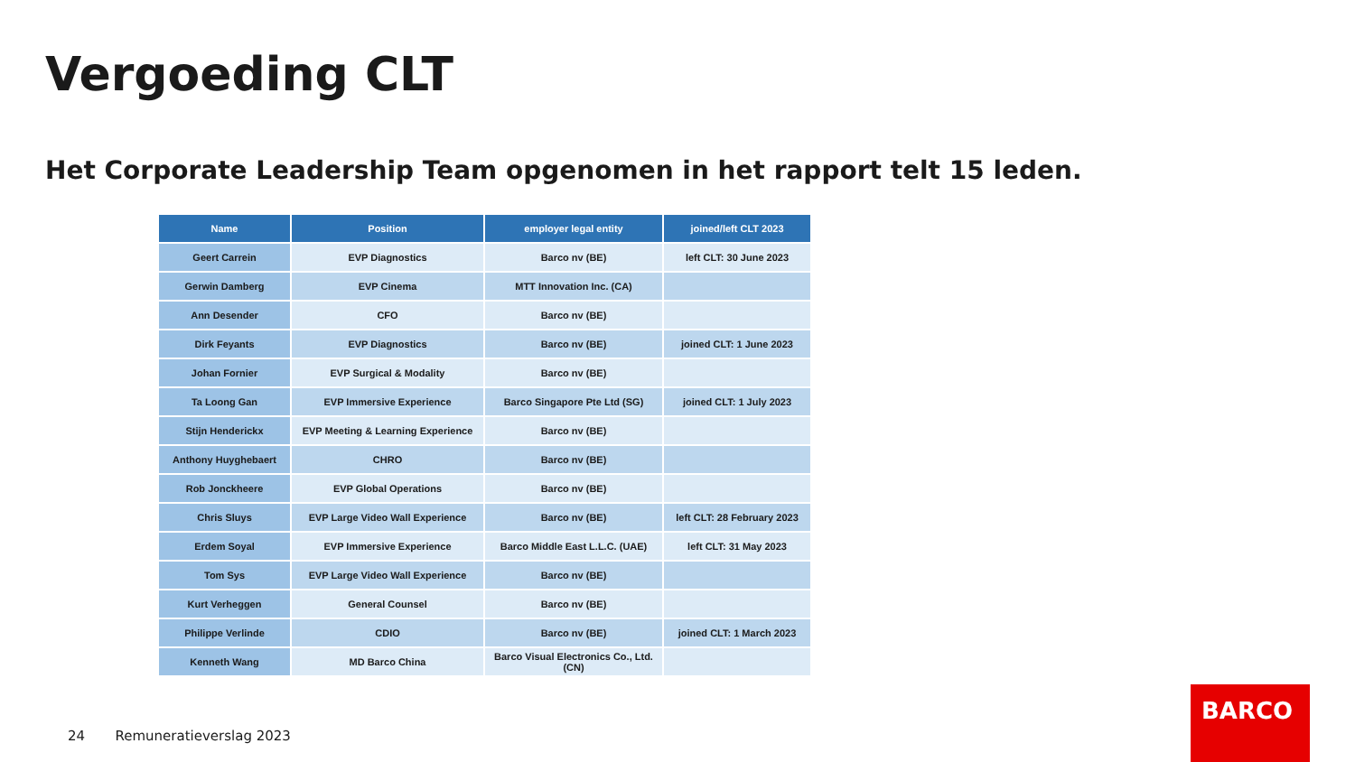Vergoeding CLT
Het Corporate Leadership Team opgenomen in het rapport telt 15 leden.
| Name | Position | employer legal entity | joined/left CLT 2023 |
| --- | --- | --- | --- |
| Geert Carrein | EVP Diagnostics | Barco nv (BE) | left CLT: 30 June 2023 |
| Gerwin Damberg | EVP Cinema | MTT Innovation Inc. (CA) | |
| Ann Desender | CFO | Barco nv (BE) | |
| Dirk Feyants | EVP Diagnostics | Barco nv (BE) | joined CLT: 1 June 2023 |
| Johan Fornier | EVP Surgical & Modality | Barco nv (BE) | |
| Ta Loong Gan | EVP Immersive Experience | Barco Singapore Pte Ltd (SG) | joined CLT: 1 July 2023 |
| Stijn Henderickx | EVP Meeting & Learning Experience | Barco nv (BE) | |
| Anthony Huyghebaert | CHRO | Barco nv (BE) | |
| Rob Jonckheere | EVP Global Operations | Barco nv (BE) | |
| Chris Sluys | EVP Large Video Wall Experience | Barco nv (BE) | left CLT: 28 February 2023 |
| Erdem Soyal | EVP Immersive Experience | Barco Middle East L.L.C. (UAE) | left CLT: 31 May 2023 |
| Tom Sys | EVP Large Video Wall Experience | Barco nv (BE) | |
| Kurt Verheggen | General Counsel | Barco nv (BE) | |
| Philippe Verlinde | CDIO | Barco nv (BE) | joined CLT: 1 March 2023 |
| Kenneth Wang | MD Barco China | Barco Visual Electronics Co., Ltd. (CN) | |
24 Remuneratieverslag 2023
BARCO